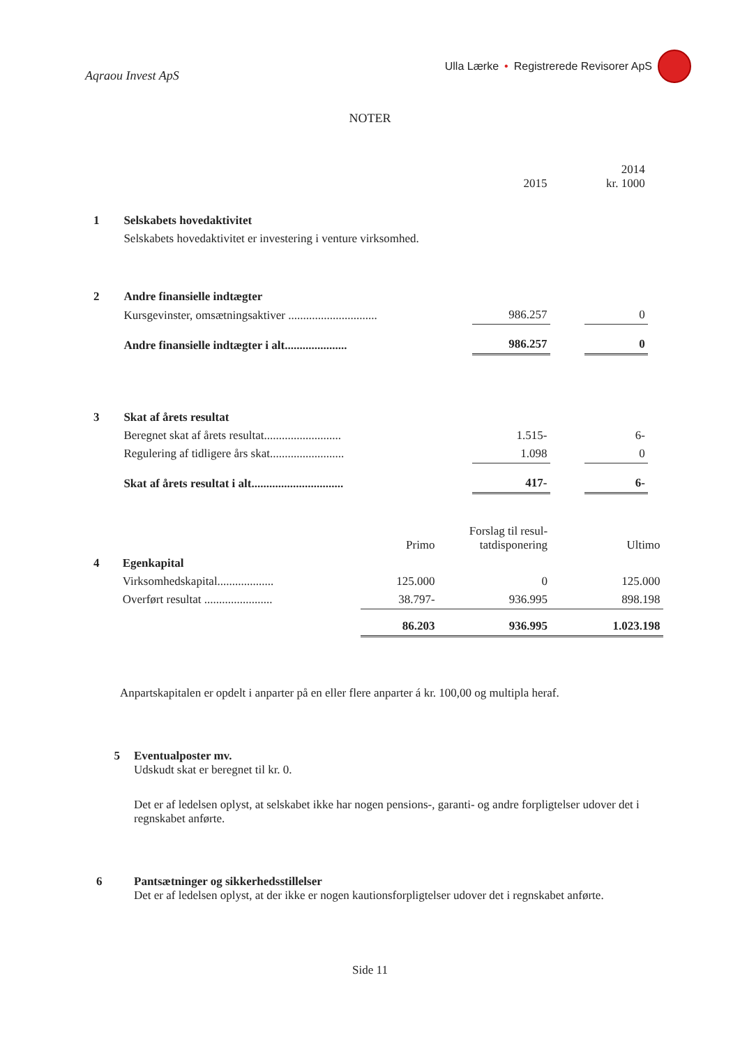Aqraou Invest ApS
Ulla Lærke • Registrerede Revisorer ApS
NOTER
| | | 2015 | | 2014 kr. 1000 | |
| 1 | Selskabets hovedaktivitet | | | | |
| | Selskabets hovedaktivitet er investering i venture virksomhed. | | | | |
| 2 | Andre finansielle indtægter | | | | |
| | Kursgevinster, omsætningsaktiver .............................. | 986.257 | | 0 | |
| | Andre finansielle indtægter i alt..................... | 986.257 | | 0 | |
| 3 | Skat af årets resultat | | | | |
| | Beregnet skat af årets resultat.......................... | 1.515- | | 6- | |
| | Regulering af tidligere års skat......................... | 1.098 | | 0 | |
| | Skat af årets resultat i alt............................... | 417- | | 6- | |
| | | Primo | Forslag til resul- tatdisponering | Ultimo | |
| 4 | Egenkapital | | | | |
| | Virksomhedskapital................... | 125.000 | 0 | 125.000 | |
| | Overført resultat ....................... | 38.797- | 936.995 | 898.198 | |
| | | 86.203 | 936.995 | 1.023.198 | |
Anpartskapitalen er opdelt i anparter på en eller flere anparter á kr. 100,00 og multipla heraf.
5 Eventualposter mv.
Udskudt skat er beregnet til kr. 0.
Det er af ledelsen oplyst, at selskabet ikke har nogen pensions-, garanti- og andre forpligtelser udover det i regnskabet anførte.
6 Pantsætninger og sikkerhedsstillelser
Det er af ledelsen oplyst, at der ikke er nogen kautionsforpligtelser udover det i regnskabet anførte.
Side 11